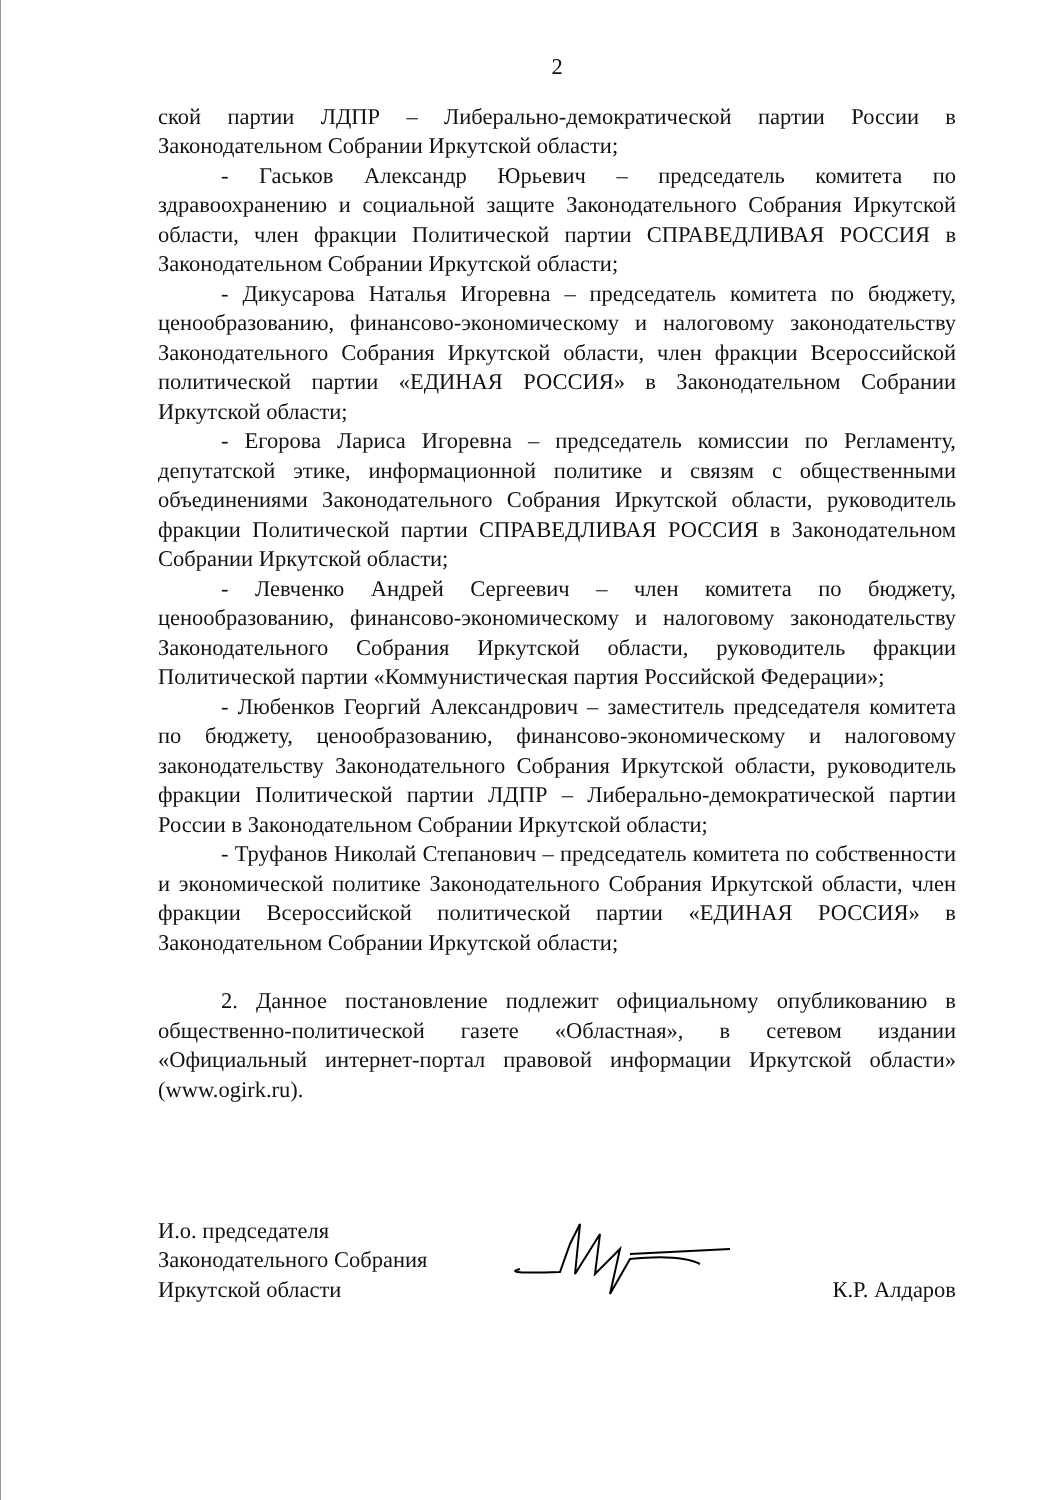2
ской партии ЛДПР – Либерально-демократической партии России в Законодательном Собрании Иркутской области;
- Гаськов Александр Юрьевич – председатель комитета по здравоохранению и социальной защите Законодательного Собрания Иркутской области, член фракции Политической партии СПРАВЕДЛИВАЯ РОССИЯ в Законодательном Собрании Иркутской области;
- Дикусарова Наталья Игоревна – председатель комитета по бюджету, ценообразованию, финансово-экономическому и налоговому законодательству Законодательного Собрания Иркутской области, член фракции Всероссийской политической партии «ЕДИНАЯ РОССИЯ» в Законодательном Собрании Иркутской области;
- Егорова Лариса Игоревна – председатель комиссии по Регламенту, депутатской этике, информационной политике и связям с общественными объединениями Законодательного Собрания Иркутской области, руководитель фракции Политической партии СПРАВЕДЛИВАЯ РОССИЯ в Законодательном Собрании Иркутской области;
- Левченко Андрей Сергеевич – член комитета по бюджету, ценообразованию, финансово-экономическому и налоговому законодательству Законодательного Собрания Иркутской области, руководитель фракции Политической партии «Коммунистическая партия Российской Федерации»;
- Любенков Георгий Александрович – заместитель председателя комитета по бюджету, ценообразованию, финансово-экономическому и налоговому законодательству Законодательного Собрания Иркутской области, руководитель фракции Политической партии ЛДПР – Либерально-демократической партии России в Законодательном Собрании Иркутской области;
- Труфанов Николай Степанович – председатель комитета по собственности и экономической политике Законодательного Собрания Иркутской области, член фракции Всероссийской политической партии «ЕДИНАЯ РОССИЯ» в Законодательном Собрании Иркутской области;
2. Данное постановление подлежит официальному опубликованию в общественно-политической газете «Областная», в сетевом издании «Официальный интернет-портал правовой информации Иркутской области» (www.ogirk.ru).
И.о. председателя
Законодательного Собрания
Иркутской области
К.Р. Алдаров